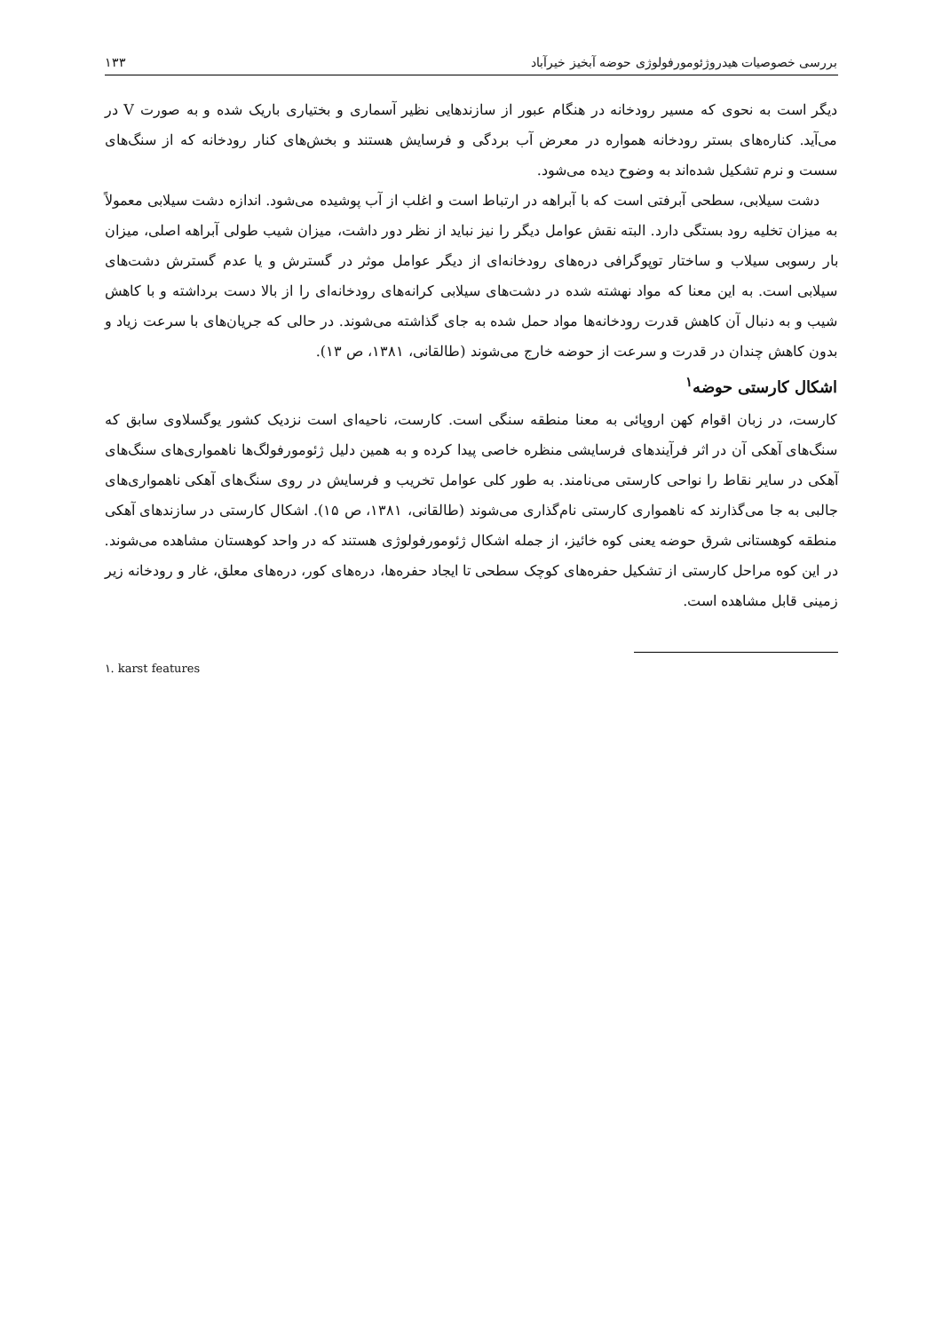بررسی خصوصیات هیدروژئومورفولوژی حوضه آبخیز خیرآباد ۱۳۳
دیگر است به نحوی که مسیر رودخانه در هنگام عبور از سازندهایی نظیر آسماری و بختیاری باریک شده و به صورت V در می‌آید. کناره‌های بستر رودخانه همواره در معرض آب بردگی و فرسایش هستند و بخش‌های کنار رودخانه که از سنگ‌های سست و نرم تشکیل شده‌اند به وضوح دیده می‌شود.
دشت سیلابی، سطحی آبرفتی است که با آبراهه در ارتباط است و اغلب از آب پوشیده می‌شود. اندازه دشت سیلابی معمولاً به میزان تخلیه رود بستگی دارد. البته نقش عوامل دیگر را نیز نباید از نظر دور داشت، میزان شیب طولی آبراهه اصلی، میزان بار رسوبی سیلاب و ساختار توپوگرافی دره‌های رودخانه‌ای از دیگر عوامل موثر در گسترش و یا عدم گسترش دشت‌های سیلابی است. به این معنا که مواد نهشته شده در دشت‌های سیلابی کرانه‌های رودخانه‌ای را از بالا دست برداشته و با کاهش شیب و به دنبال آن کاهش قدرت رودخانه‌ها مواد حمل شده به جای گذاشته می‌شوند. در حالی که جریان‌های با سرعت زیاد و بدون کاهش چندان در قدرت و سرعت از حوضه خارج می‌شوند (طالقانی، ۱۳۸۱، ص ۱۳).
اشکال کارستی حوضه<sup>۱</sup>
کارست، در زبان اقوام کهن اروپائی به معنا منطقه سنگی است. کارست، ناحیه‌ای است نزدیک کشور یوگسلاوی سابق که سنگ‌های آهکی آن در اثر فرآیندهای فرسایشی منظره خاصی پیدا کرده و به همین دلیل ژئومورفولگ‌ها ناهمواری‌های سنگ‌های آهکی در سایر نقاط را نواحی کارستی می‌نامند. به طور کلی عوامل تخریب و فرسایش در روی سنگ‌های آهکی ناهمواری‌های جالبی به جا می‌گذارند که ناهمواری کارستی نام‌گذاری می‌شوند (طالقانی، ۱۳۸۱، ص ۱۵). اشکال کارستی در سازندهای آهکی منطقه کوهستانی شرق حوضه یعنی کوه خائیز، از جمله اشکال ژئومورفولوژی هستند که در واحد کوهستان مشاهده می‌شوند. در این کوه مراحل کارستی از تشکیل حفره‌های کوچک سطحی تا ایجاد حفره‌ها، دره‌های کور، دره‌های معلق، غار و رودخانه زیر زمینی قابل مشاهده است.
۱. karst features